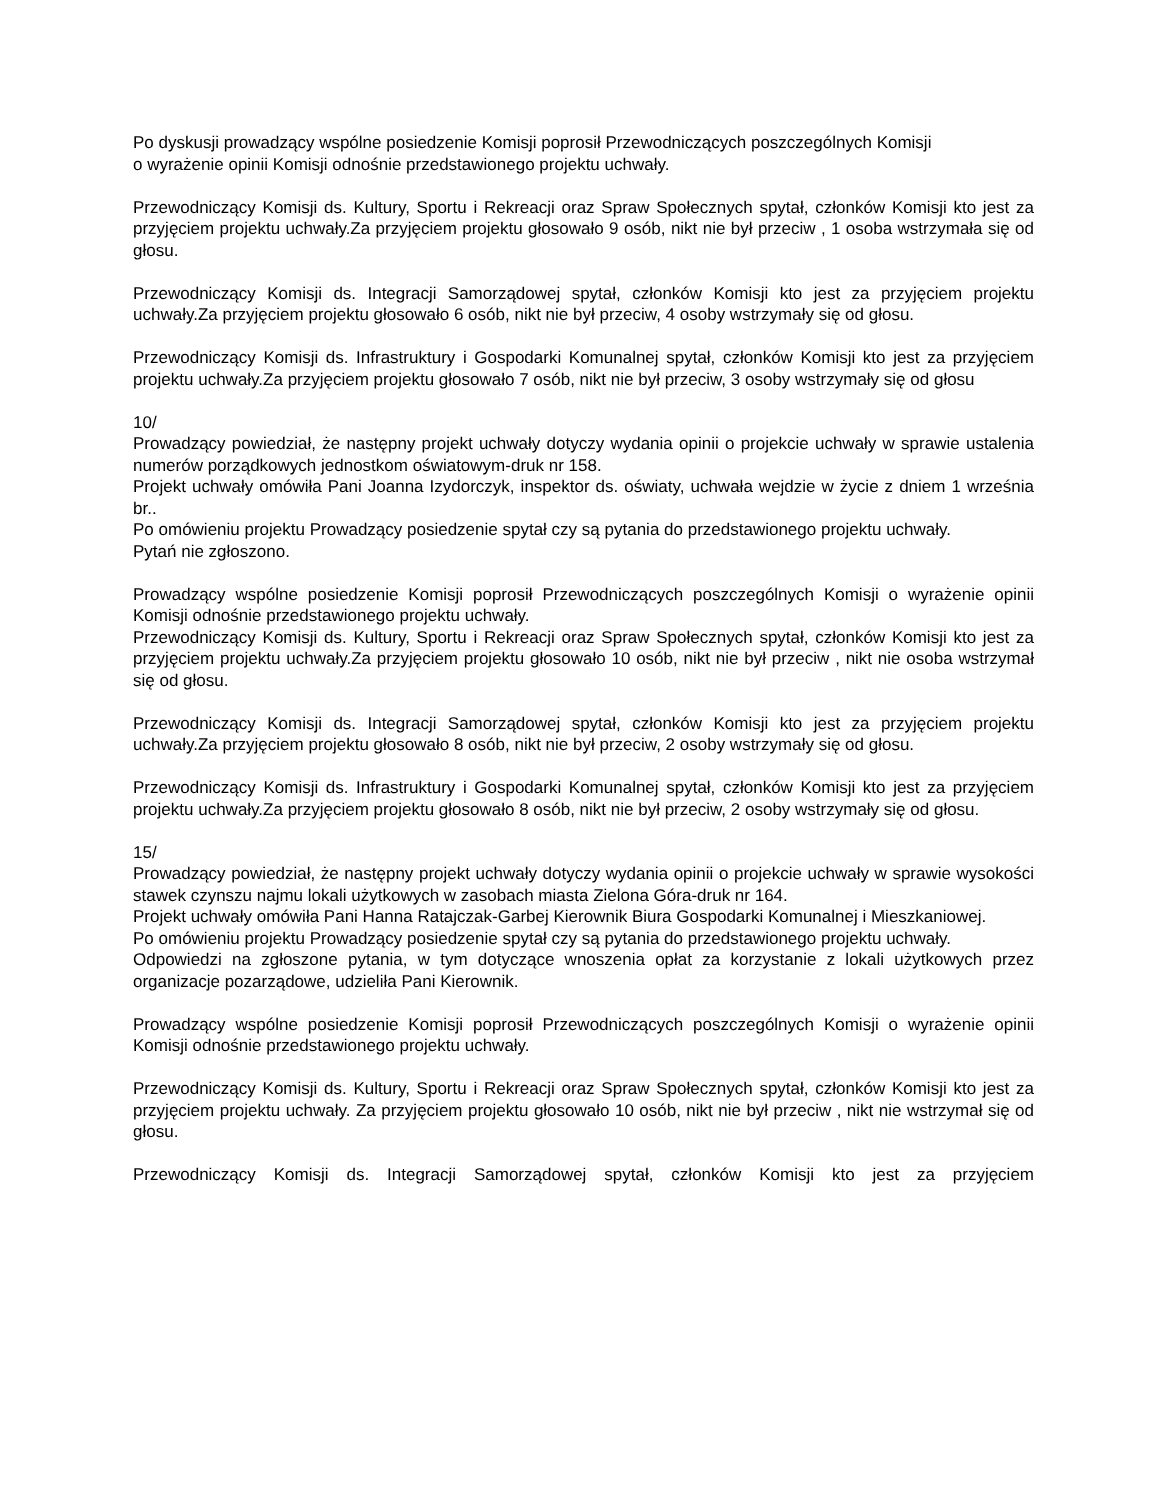Po dyskusji prowadzący wspólne posiedzenie Komisji poprosił Przewodniczących poszczególnych Komisji
o wyrażenie opinii Komisji odnośnie przedstawionego projektu uchwały.
Przewodniczący Komisji ds. Kultury, Sportu i Rekreacji oraz Spraw Społecznych spytał, członków Komisji kto jest za przyjęciem projektu uchwały.Za przyjęciem projektu głosowało 9 osób, nikt nie był przeciw , 1 osoba wstrzymała się od głosu.
Przewodniczący Komisji ds. Integracji Samorządowej spytał, członków Komisji kto jest za przyjęciem projektu uchwały.Za przyjęciem projektu głosowało 6 osób, nikt nie był przeciw, 4 osoby wstrzymały się od głosu.
Przewodniczący Komisji ds. Infrastruktury i Gospodarki Komunalnej spytał, członków Komisji kto jest za przyjęciem projektu uchwały.Za przyjęciem projektu głosowało 7 osób, nikt nie był przeciw, 3 osoby wstrzymały się od głosu
10/
Prowadzący powiedział, że następny projekt uchwały dotyczy wydania opinii o projekcie uchwały w sprawie ustalenia numerów porządkowych jednostkom oświatowym-druk nr 158.
Projekt uchwały omówiła Pani Joanna Izydorczyk, inspektor ds. oświaty, uchwała wejdzie w życie z dniem 1 września br..
Po omówieniu projektu Prowadzący posiedzenie spytał czy są pytania do przedstawionego projektu uchwały.
Pytań nie zgłoszono.
Prowadzący wspólne posiedzenie Komisji poprosił Przewodniczących poszczególnych Komisji o wyrażenie opinii Komisji odnośnie przedstawionego projektu uchwały.
Przewodniczący Komisji ds. Kultury, Sportu i Rekreacji oraz Spraw Społecznych spytał, członków Komisji kto jest za przyjęciem projektu uchwały.Za przyjęciem projektu głosowało 10 osób, nikt nie był przeciw , nikt nie osoba wstrzymał się od głosu.
Przewodniczący Komisji ds. Integracji Samorządowej spytał, członków Komisji kto jest za przyjęciem projektu uchwały.Za przyjęciem projektu głosowało 8 osób, nikt nie był przeciw, 2 osoby wstrzymały się od głosu.
Przewodniczący Komisji ds. Infrastruktury i Gospodarki Komunalnej spytał, członków Komisji kto jest za przyjęciem projektu uchwały.Za przyjęciem projektu głosowało 8 osób, nikt nie był przeciw, 2 osoby wstrzymały się od głosu.
15/
Prowadzący powiedział, że następny projekt uchwały dotyczy wydania opinii o projekcie uchwały w sprawie wysokości stawek czynszu najmu lokali użytkowych w zasobach miasta Zielona Góra-druk nr 164.
Projekt uchwały omówiła Pani Hanna Ratajczak-Garbej Kierownik Biura Gospodarki Komunalnej i Mieszkaniowej.
Po omówieniu projektu Prowadzący posiedzenie spytał czy są pytania do przedstawionego projektu uchwały.
Odpowiedzi na zgłoszone pytania, w tym dotyczące wnoszenia opłat za korzystanie z lokali użytkowych przez organizacje pozarządowe, udzieliła Pani Kierownik.
Prowadzący wspólne posiedzenie Komisji poprosił Przewodniczących poszczególnych Komisji o wyrażenie opinii Komisji odnośnie przedstawionego projektu uchwały.
Przewodniczący Komisji ds. Kultury, Sportu i Rekreacji oraz Spraw Społecznych spytał, członków Komisji kto jest za przyjęciem projektu uchwały. Za przyjęciem projektu głosowało 10 osób, nikt nie był przeciw , nikt nie wstrzymał się od głosu.
Przewodniczący Komisji ds. Integracji Samorządowej spytał, członków Komisji kto jest za przyjęciem